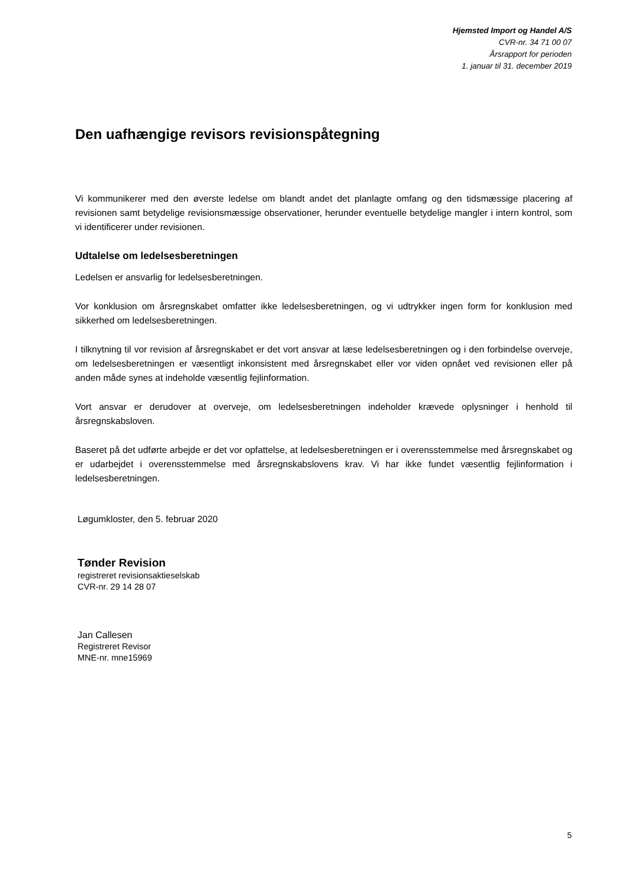Hjemsted Import og Handel A/S
CVR-nr. 34 71 00 07
Årsrapport for perioden
1. januar til 31. december 2019
Den uafhængige revisors revisionspåtegning
Vi kommunikerer med den øverste ledelse om blandt andet det planlagte omfang og den tidsmæssige placering af revisionen samt betydelige revisionsmæssige observationer, herunder eventuelle betydelige mangler i intern kontrol, som vi identificerer under revisionen.
Udtalelse om ledelsesberetningen
Ledelsen er ansvarlig for ledelsesberetningen.
Vor konklusion om årsregnskabet omfatter ikke ledelsesberetningen, og vi udtrykker ingen form for konklusion med sikkerhed om ledelsesberetningen.
I tilknytning til vor revision af årsregnskabet er det vort ansvar at læse ledelsesberetningen og i den forbindelse overveje, om ledelsesberetningen er væsentligt inkonsistent med årsregnskabet eller vor viden opnået ved revisionen eller på anden måde synes at indeholde væsentlig fejlinformation.
Vort ansvar er derudover at overveje, om ledelsesberetningen indeholder krævede oplysninger i henhold til årsregnskabsloven.
Baseret på det udførte arbejde er det vor opfattelse, at ledelsesberetningen er i overensstemmelse med årsregnskabet og er udarbejdet i overensstemmelse med årsregnskabslovens krav. Vi har ikke fundet væsentlig fejlinformation i ledelsesberetningen.
Løgumkloster, den 5. februar 2020
Tønder Revision
registreret revisionsaktieselskab
CVR-nr. 29 14 28 07
Jan Callesen
Registreret Revisor
MNE-nr. mne15969
5